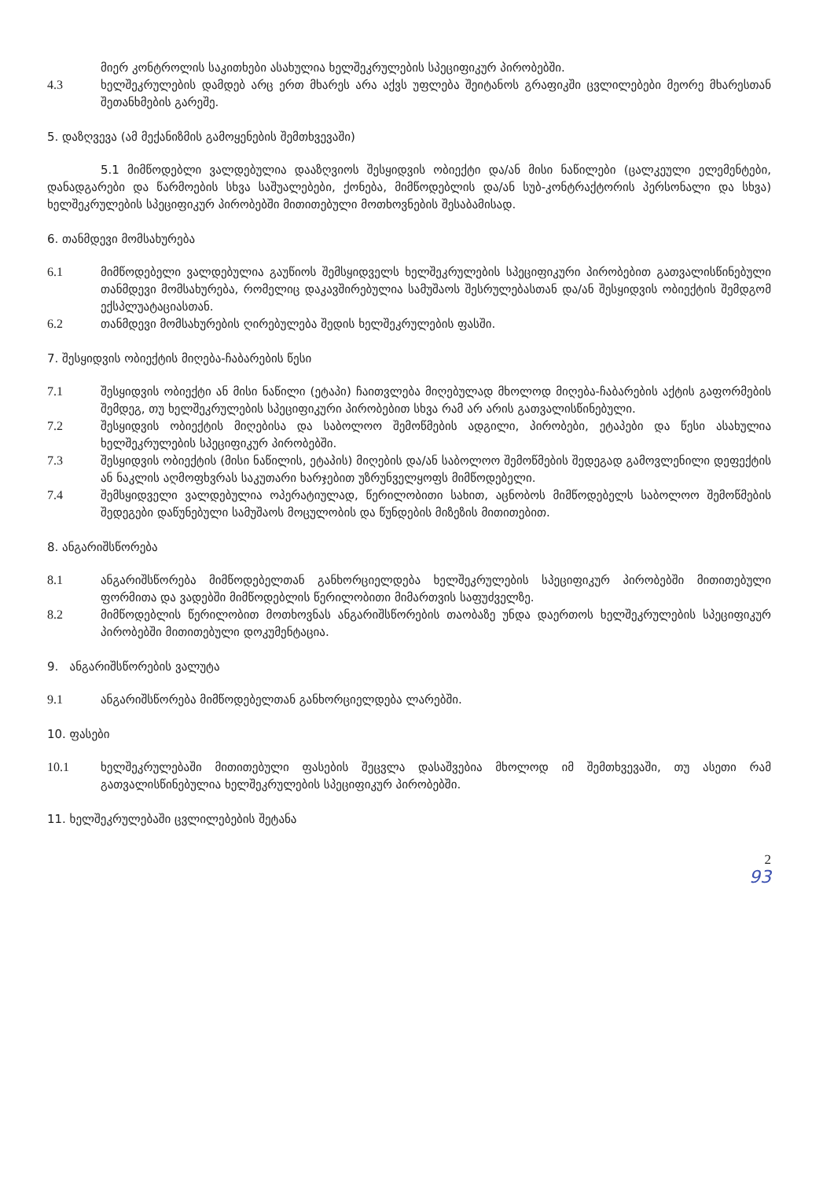მიერ კონტროლის საკითხები ასახულია ხელშეკრულების სპეციფიკურ პირობებში.
4.3 ხელშეკრულების დამდებ არც ერთ მხარეს არა აქვს უფლება შეიტანოს გრაფიკში ცვლილებები მეორე მხარესთან შეთანხმების გარეშე.
5. დაზღვევა (ამ მექანიზმის გამოყენების შემთხვევაში)
5.1 მიმწოდებლი ვალდებულია დააზღვიოს შესყიდვის ობიექტი და/ან მისი ნაწილები (ცალკეული ელემენტები, დანადგარები და წარმოების სხვა საშუალებები, ქონება, მიმწოდებლის და/ან სუბ-კონტრაქტორის პერსონალი და სხვა) ხელშეკრულების სპეციფიკურ პირობებში მითითებული მოთხოვნების შესაბამისად.
6. თანმდევი მომსახურება
6.1 მიმწოდებელი ვალდებულია გაუწიოს შემსყიდველს ხელშეკრულების სპეციფიკური პირობებით გათვალისწინებული თანმდევი მომსახურება, რომელიც დაკავშირებულია სამუშაოს შესრულებასთან და/ან შესყიდვის ობიექტის შემდგომ ექსპლუატაციასთან.
6.2 თანმდევი მომსახურების ღირებულება შედის ხელშეკრულების ფასში.
7. შესყიდვის ობიექტის მიღება-ჩაბარების წესი
7.1 შესყიდვის ობიექტი ან მისი ნაწილი (ეტაპი) ჩაითვლება მიღებულად მხოლოდ მიღება-ჩაბარების აქტის გაფორმების შემდეგ, თუ ხელშეკრულების სპეციფიკური პირობებით სხვა რამ არ არის გათვალისწინებული.
7.2 შესყიდვის ობიექტის მიღებისა და საბოლოო შემოწმების ადგილი, პირობები, ეტაპები და წესი ასახულია ხელშეკრულების სპეციფიკურ პირობებში.
7.3 შესყიდვის ობიექტის (მისი ნაწილის, ეტაპის) მიღების და/ან საბოლოო შემოწმების შედეგად გამოვლენილი დეფექტის ან ნაკლის აღმოფხვრას საკუთარი ხარჯებით უზრუნველყოფს მიმწოდებელი.
7.4 შემსყიდველი ვალდებულია ოპერატიულად, წერილობითი სახით, აცნობოს მიმწოდებელს საბოლოო შემოწმების შედეგები დაწუნებული სამუშაოს მოცულობის და წუნდების მიზეზის მითითებით.
8. ანგარიშსწორება
8.1 ანგარიშსწორება მიმწოდებელთან განხორციელდება ხელშეკრულების სპეციფიკურ პირობებში მითითებული ფორმითა და ვადებში მიმწოდებლის წერილობითი მიმართვის საფუძველზე.
8.2 მიმწოდებლის წერილობით მოთხოვნას ანგარიშსწორების თაობაზე უნდა დაერთოს ხელშეკრულების სპეციფიკურ პირობებში მითითებული დოკუმენტაცია.
9. ანგარიშსწორების ვალუტა
9.1 ანგარიშსწორება მიმწოდებელთან განხორციელდება ლარებში.
10. ფასები
10.1 ხელშეკრულებაში მითითებული ფასების შეცვლა დასაშვებია მხოლოდ იმ შემთხვევაში, თუ ასეთი რამ გათვალისწინებულია ხელშეკრულების სპეციფიკურ პირობებში.
11. ხელშეკრულებაში ცვლილებების შეტანა
2
93